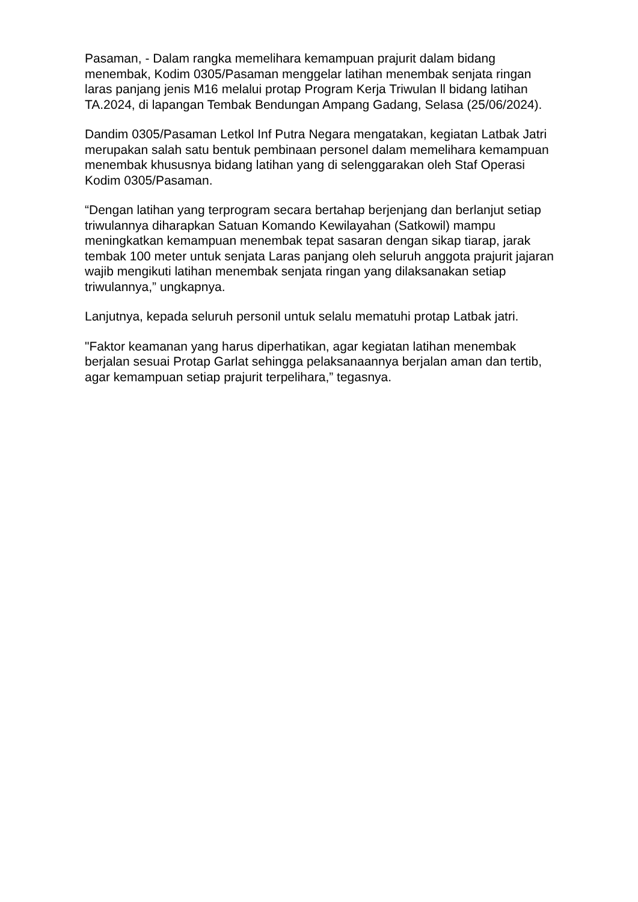Pasaman, - Dalam rangka memelihara kemampuan prajurit dalam bidang menembak, Kodim 0305/Pasaman menggelar latihan menembak senjata ringan laras panjang jenis M16 melalui protap Program Kerja Triwulan ll bidang latihan TA.2024, di lapangan Tembak Bendungan Ampang Gadang, Selasa (25/06/2024).
Dandim 0305/Pasaman Letkol Inf Putra Negara mengatakan, kegiatan Latbak Jatri merupakan salah satu bentuk pembinaan personel dalam memelihara kemampuan menembak khususnya bidang latihan yang di selenggarakan oleh Staf Operasi Kodim 0305/Pasaman.
“Dengan latihan yang terprogram secara bertahap berjenjang dan berlanjut setiap triwulannya diharapkan Satuan Komando Kewilayahan (Satkowil) mampu meningkatkan kemampuan menembak tepat sasaran dengan sikap tiarap, jarak tembak 100 meter untuk senjata Laras panjang oleh seluruh anggota prajurit jajaran wajib mengikuti latihan menembak senjata ringan yang dilaksanakan setiap triwulannya,” ungkapnya.
Lanjutnya, kepada seluruh personil untuk selalu mematuhi protap Latbak jatri.
"Faktor keamanan yang harus diperhatikan, agar kegiatan latihan menembak berjalan sesuai Protap Garlat sehingga pelaksanaannya berjalan aman dan tertib, agar kemampuan setiap prajurit terpelihara,” tegasnya.